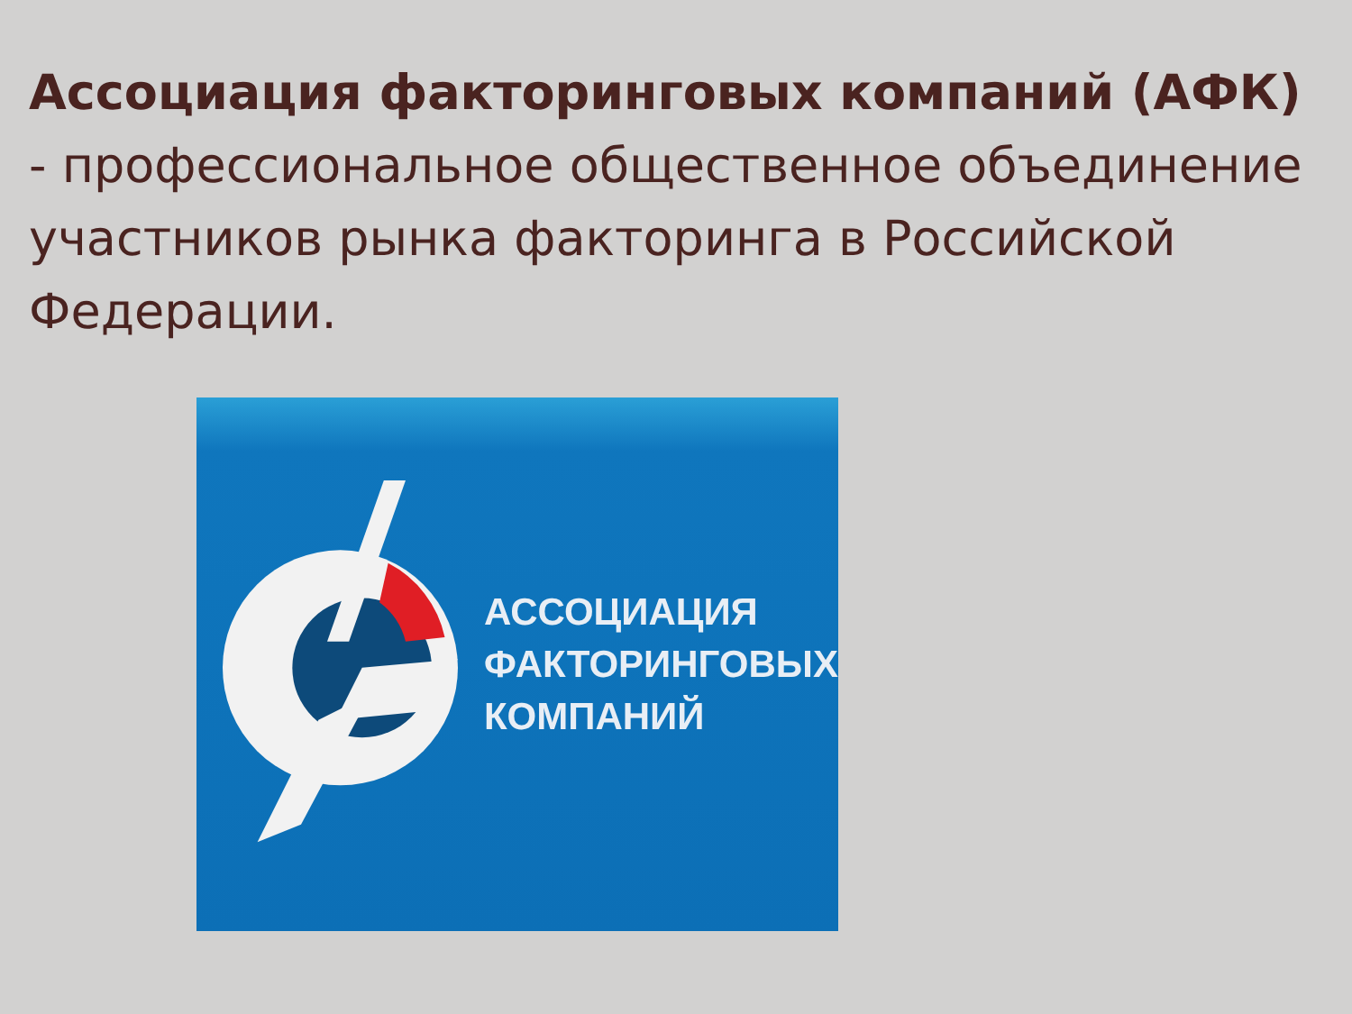Ассоциация факторинговых компаний (АФК) - профессиональное общественное объединение участников рынка факторинга в Российской Федерации.
АССОЦИАЦИЯ
ФАКТОРИНГОВЫХ
КОМПАНИЙ